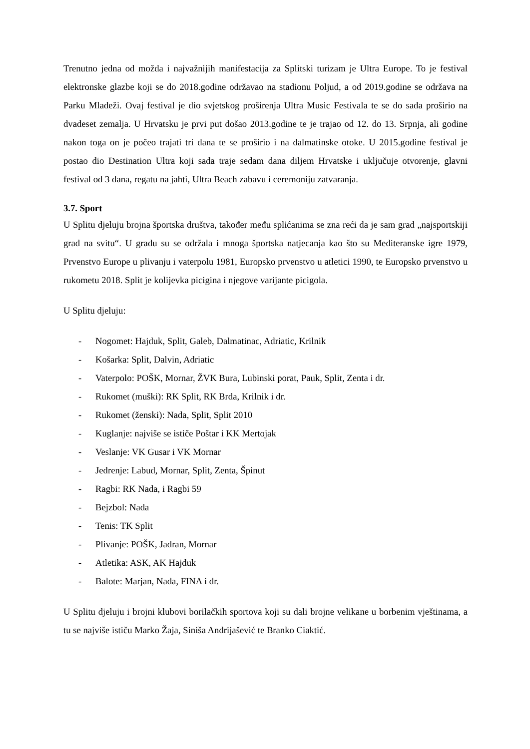Trenutno jedna od možda i najvažnijih manifestacija za Splitski turizam je Ultra Europe. To je festival elektronske glazbe koji se do 2018.godine održavao na stadionu Poljud, a od 2019.godine se održava na Parku Mladeži. Ovaj festival je dio svjetskog proširenja Ultra Music Festivala te se do sada proširio na dvadeset zemalja. U Hrvatsku je prvi put došao 2013.godine te je trajao od 12. do 13. Srpnja, ali godine nakon toga on je počeo trajati tri dana te se proširio i na dalmatinske otoke. U 2015.godine festival je postao dio Destination Ultra koji sada traje sedam dana diljem Hrvatske i uključuje otvorenje, glavni festival od 3 dana, regatu na jahti, Ultra Beach zabavu i ceremoniju zatvaranja.
3.7. Sport
U Splitu djeluju brojna športska društva, također među splićanima se zna reći da je sam grad „najsportskiji grad na svitu“. U gradu su se održala i mnoga športska natjecanja kao što su Mediteranske igre 1979, Prvenstvo Europe u plivanju i vaterpolu 1981, Europsko prvenstvo u atletici 1990, te Europsko prvenstvo u rukometu 2018. Split je kolijevka picigina i njegove varijante picigola.
U Splitu djeluju:
- Nogomet: Hajduk, Split, Galeb, Dalmatinac, Adriatic, Krilnik
- Košarka: Split, Dalvin, Adriatic
- Vaterpolo: POŠK, Mornar, ŽVK Bura, Lubinski porat, Pauk, Split, Zenta i dr.
- Rukomet (muški): RK Split, RK Brda, Krilnik i dr.
- Rukomet (ženski): Nada, Split, Split 2010
- Kuglanje: najviše se ističe Poštar i KK Mertojak
- Veslanje: VK Gusar i VK Mornar
- Jedrenje: Labud, Mornar, Split, Zenta, Špinut
- Ragbi: RK Nada, i Ragbi 59
- Bejzbol: Nada
- Tenis: TK Split
- Plivanje: POŠK, Jadran, Mornar
- Atletika: ASK, AK Hajduk
- Balote: Marjan, Nada, FINA i dr.
U Splitu djeluju i brojni klubovi borilačkih sportova koji su dali brojne velikane u borbenim vještinama, a tu se najviše ističu Marko Žaja, Siniša Andrijašević te Branko Ciaktić.